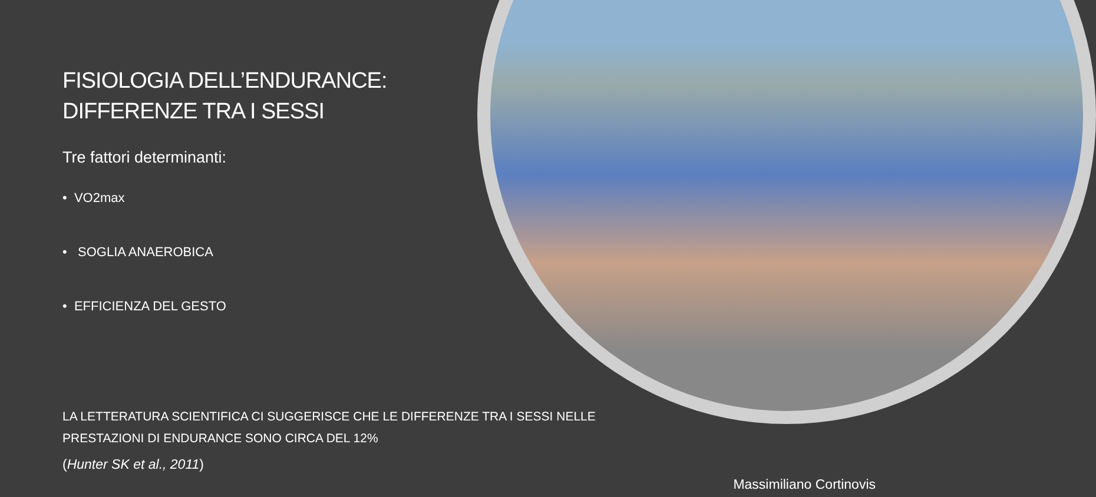FISIOLOGIA DELL’ENDURANCE:
DIFFERENZE TRA I SESSI
Tre fattori determinanti:
• VO2max
• SOGLIA ANAEROBICA
• EFFICIENZA DEL GESTO
LA LETTERATURA SCIENTIFICA CI SUGGERISCE CHE LE DIFFERENZE TRA I SESSI NELLE PRESTAZIONI DI ENDURANCE SONO CIRCA DEL 12%
(Hunter SK et al., 2011)
Massimiliano Cortinovis